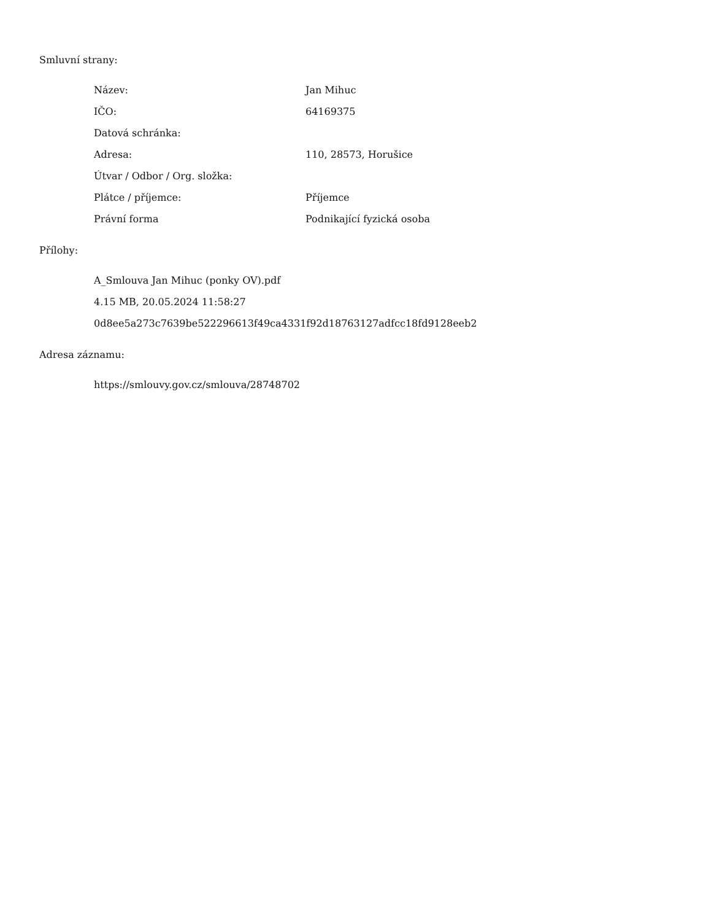Smluvní strany:
| Název: | Jan Mihuc |
| IČO: | 64169375 |
| Datová schránka: | |
| Adresa: | 110, 28573, Horušice |
| Útvar / Odbor / Org. složka: | |
| Plátce / příjemce: | Příjemce |
| Právní forma | Podnikající fyzická osoba |
Přílohy:
A_Smlouva Jan Mihuc (ponky OV).pdf
4.15 MB, 20.05.2024 11:58:27
0d8ee5a273c7639be522296613f49ca4331f92d18763127adfcc18fd9128eeb2
Adresa záznamu:
https://smlouvy.gov.cz/smlouva/28748702